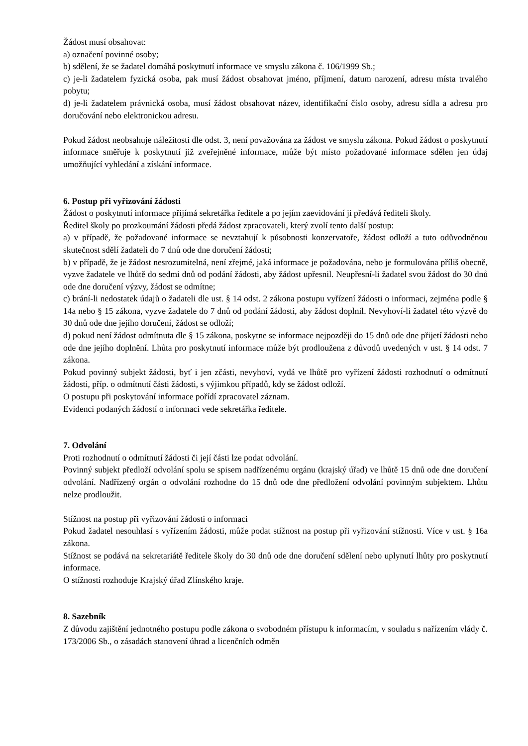Žádost musí obsahovat:
a) označení povinné osoby;
b) sdělení, že se žadatel domáhá poskytnutí informace ve smyslu zákona č. 106/1999 Sb.;
c) je-li žadatelem fyzická osoba, pak musí žádost obsahovat jméno, příjmení, datum narození, adresu místa trvalého pobytu;
d) je-li žadatelem právnická osoba, musí žádost obsahovat název, identifikační číslo osoby, adresu sídla a adresu pro doručování nebo elektronickou adresu.
Pokud žádost neobsahuje náležitosti dle odst. 3, není považována za žádost ve smyslu zákona. Pokud žádost o poskytnutí informace směřuje k poskytnutí již zveřejněné informace, může být místo požadované informace sdělen jen údaj umožňující vyhledání a získání informace.
6. Postup při vyřizování žádosti
Žádost o poskytnutí informace přijímá sekretářka ředitele a po jejím zaevidování ji předává řediteli školy.
Ředitel školy po prozkoumání žádosti předá žádost zpracovateli, který zvolí tento další postup:
a) v případě, že požadované informace se nevztahují k působnosti konzervatoře, žádost odloží a tuto odůvodněnou skutečnost sdělí žadateli do 7 dnů ode dne doručení žádosti;
b) v případě, že je žádost nesrozumitelná, není zřejmé, jaká informace je požadována, nebo je formulována příliš obecně, vyzve žadatele ve lhůtě do sedmi dnů od podání žádosti, aby žádost upřesnil. Neupřesní-li žadatel svou žádost do 30 dnů ode dne doručení výzvy, žádost se odmítne;
c) brání-li nedostatek údajů o žadateli dle ust. § 14 odst. 2 zákona postupu vyřízení žádosti o informaci, zejména podle § 14a nebo § 15 zákona, vyzve žadatele do 7 dnů od podání žádosti, aby žádost doplnil. Nevyhoví-li žadatel této výzvě do 30 dnů ode dne jejího doručení, žádost se odloží;
d) pokud není žádost odmítnuta dle § 15 zákona, poskytne se informace nejpozději do 15 dnů ode dne přijetí žádosti nebo ode dne jejího doplnění. Lhůta pro poskytnutí informace může být prodloužena z důvodů uvedených v ust. § 14 odst. 7 zákona.
Pokud povinný subjekt žádosti, byť i jen zčásti, nevyhoví, vydá ve lhůtě pro vyřízení žádosti rozhodnutí o odmítnutí žádosti, příp. o odmítnutí části žádosti, s výjimkou případů, kdy se žádost odloží.
O postupu při poskytování informace pořídí zpracovatel záznam.
Evidenci podaných žádostí o informaci vede sekretářka ředitele.
7. Odvolání
Proti rozhodnutí o odmítnutí žádosti či její části lze podat odvolání.
Povinný subjekt předloží odvolání spolu se spisem nadřízenému orgánu (krajský úřad) ve lhůtě 15 dnů ode dne doručení odvolání. Nadřízený orgán o odvolání rozhodne do 15 dnů ode dne předložení odvolání povinným subjektem. Lhůtu nelze prodloužit.
Stížnost na postup při vyřizování žádosti o informaci
Pokud žadatel nesouhlasí s vyřízením žádosti, může podat stížnost na postup při vyřizování stížnosti. Více v ust. § 16a zákona.
Stížnost se podává na sekretariátě ředitele školy do 30 dnů ode dne doručení sdělení nebo uplynutí lhůty pro poskytnutí informace.
O stížnosti rozhoduje Krajský úřad Zlínského kraje.
8. Sazebník
Z důvodu zajištění jednotného postupu podle zákona o svobodném přístupu k informacím, v souladu s nařízením vlády č. 173/2006 Sb., o zásadách stanovení úhrad a licenčních odměn